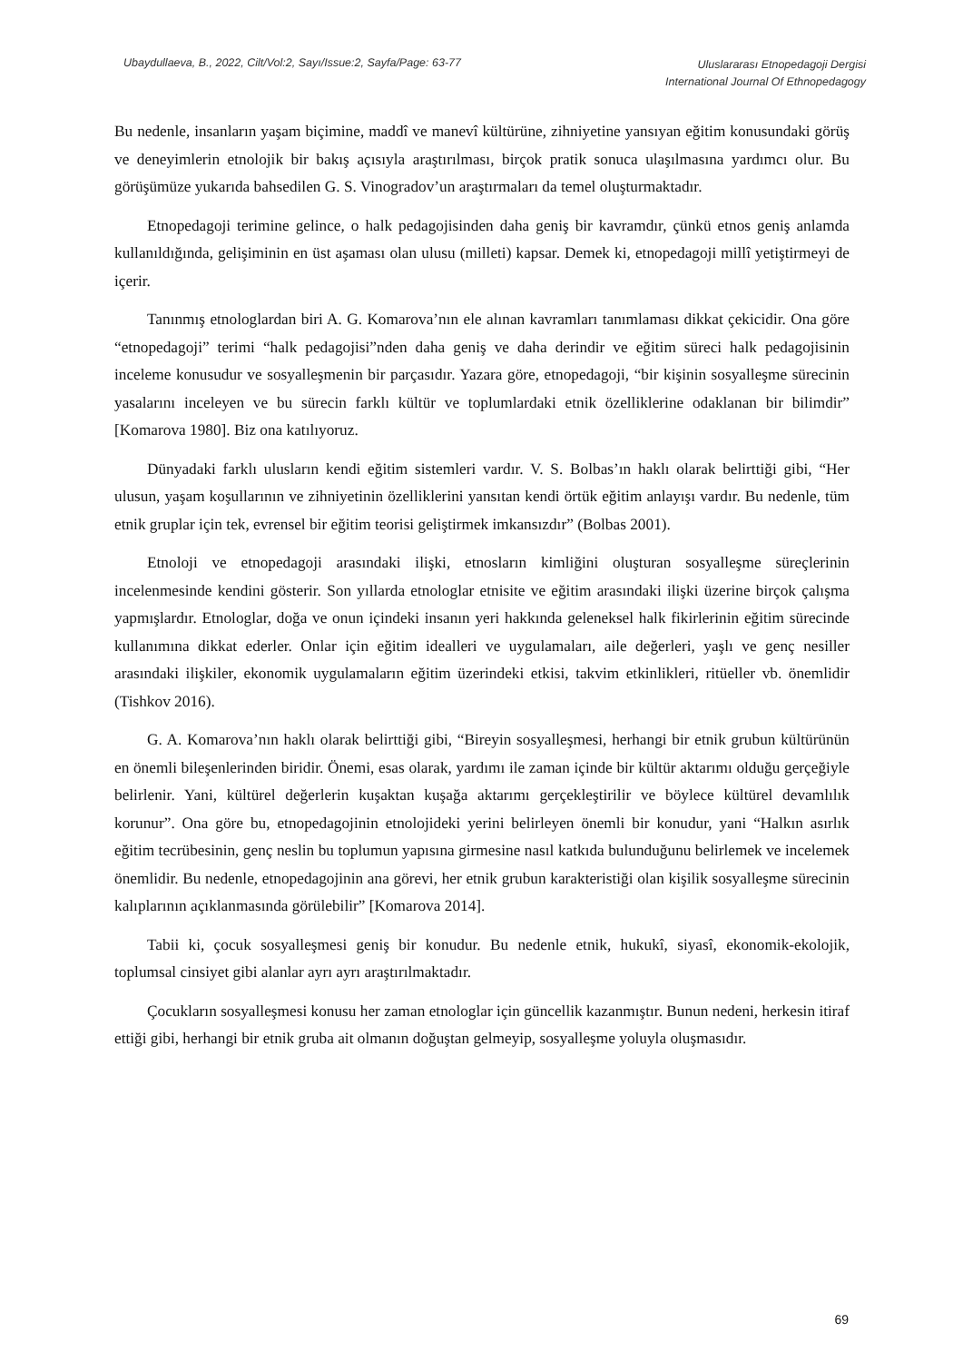Ubaydullaeva, B., 2022, Cilt/Vol:2, Sayı/Issue:2, Sayfa/Page: 63-77
Uluslararası Etnopedagoji Dergisi
International Journal Of Ethnopedagogy
Bu nedenle, insanların yaşam biçimine, maddî ve manevî kültürüne, zihniyetine yansıyan eğitim konusundaki görüş ve deneyimlerin etnolojik bir bakış açısıyla araştırılması, birçok pratik sonuca ulaşılmasına yardımcı olur. Bu görüşümüze yukarıda bahsedilen G. S. Vinogradov’un araştırmaları da temel oluşturmaktadır.
Etnopedagoji terimine gelince, o halk pedagojisinden daha geniş bir kavramdır, çünkü etnos geniş anlamda kullanıldığında, gelişiminin en üst aşaması olan ulusu (milleti) kapsar. Demek ki, etnopedagoji millî yetiştirmeyi de içerir.
Tanınmış etnologlardan biri A. G. Komarova’nın ele alınan kavramları tanımlaması dikkat çekicidir. Ona göre “etnopedagoji” terimi “halk pedagojisi”nden daha geniş ve daha derindir ve eğitim süreci halk pedagojisinin inceleme konusudur ve sosyalleşmenin bir parçasıdır. Yazara göre, etnopedagoji, “bir kişinin sosyalleşme sürecinin yasalarını inceleyen ve bu sürecin farklı kültür ve toplumlardaki etnik özelliklerine odaklanan bir bilimdir” [Komarova 1980]. Biz ona katılıyoruz.
Dünyadaki farklı ulusların kendi eğitim sistemleri vardır. V. S. Bolbas’ın haklı olarak belirttiği gibi, “Her ulusun, yaşam koşullarının ve zihniyetinin özelliklerini yansıtan kendi örtük eğitim anlayışı vardır. Bu nedenle, tüm etnik gruplar için tek, evrensel bir eğitim teorisi geliştirmek imkansızdır” (Bolbas 2001).
Etnoloji ve etnopedagoji arasındaki ilişki, etnosların kimliğini oluşturan sosyalleşme süreçlerinin incelenmesinde kendini gösterir. Son yıllarda etnologlar etnisite ve eğitim arasındaki ilişki üzerine birçok çalışma yapmışlardır. Etnologlar, doğa ve onun içindeki insanın yeri hakkında geleneksel halk fikirlerinin eğitim sürecinde kullanımına dikkat ederler. Onlar için eğitim idealleri ve uygulamaları, aile değerleri, yaşlı ve genç nesiller arasındaki ilişkiler, ekonomik uygulamaların eğitim üzerindeki etkisi, takvim etkinlikleri, ritüeller vb. önemlidir (Tishkov 2016).
G. A. Komarova’nın haklı olarak belirttiği gibi, “Bireyin sosyalleşmesi, herhangi bir etnik grubun kültürünün en önemli bileşenlerinden biridir. Önemi, esas olarak, yardımı ile zaman içinde bir kültür aktarımı olduğu gerçeğiyle belirlenir. Yani, kültürel değerlerin kuşaktan kuşağa aktarımı gerçekleştirilir ve böylece kültürel devamlılık korunur”. Ona göre bu, etnopedagojinin etnolojideki yerini belirleyen önemli bir konudur, yani “Halkın asırlık eğitim tecrübesinin, genç neslin bu toplumun yapısına girmesine nasıl katkıda bulunduğunu belirlemek ve incelemek önemlidir. Bu nedenle, etnopedagojinin ana görevi, her etnik grubun karakteristiği olan kişilik sosyalleşme sürecinin kalıplarının açıklanmasında görülebilir” [Komarova 2014].
Tabii ki, çocuk sosyalleşmesi geniş bir konudur. Bu nedenle etnik, hukukî, siyasî, ekonomik-ekolojik, toplumsal cinsiyet gibi alanlar ayrı ayrı araştırılmaktadır.
Çocukların sosyalleşmesi konusu her zaman etnologlar için güncellik kazanmıştır. Bunun nedeni, herkesin itiraf ettiği gibi, herhangi bir etnik gruba ait olmanın doğuştan gelmeyip, sosyalleşme yoluyla oluşmasıdır.
69